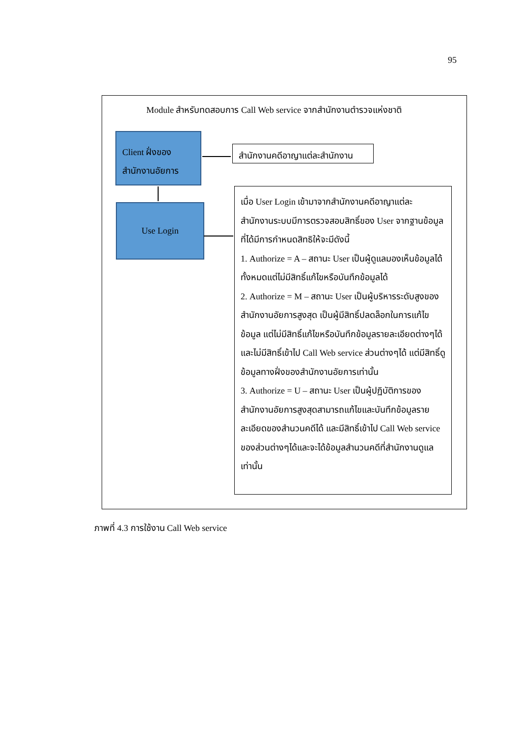95
Module สำหรับทดสอบการ Call Web service จากสำนักงานตำรวจแห่งชาติ
Client ฝั่งของ
สำนักงานอัยการ
Use Login
สำนักงานคดีอาญาแต่ละสำนักงาน
เมื่อ User Login เข้ามาจากสำนักงานคดีอาญาแต่ละสำนักงานระบบมีการตรวจสอบสิทธิ์ของ User จากฐานข้อมูลที่ได้มีการกำหนดสิทธิให้จะมีดังนี้
1. Authorize = A – สถานะ User เป็นผู้ดูแลมองเห็นข้อมูลได้ทั้งหมดแต่ไม่มีสิทธิ์แก้ไขหรือบันทึกข้อมูลได้
2. Authorize = M – สถานะ User เป็นผู้บริหารระดับสูงของสำนักงานอัยการสูงสุด เป็นผู้มีสิทธิ์ปลดล็อกในการแก้ไขข้อมูล แต่ไม่มีสิทธิ์แก้ไขหรือบันทึกข้อมูลรายละเอียดต่างๆได้และไม่มีสิทธิ์เข้าไป Call Web service ส่วนต่างๆได้ แต่มีสิทธิ์ดูข้อมูลทางฝั่งของสำนักงานอัยการเท่านั้น
3. Authorize = U – สถานะ User เป็นผู้ปฏิบัติการของสำนักงานอัยการสูงสุดสามารถแก้ไขและบันทึกข้อมูลรายละเอียดของสำนวนคดีได้ และมีสิทธิ์เข้าไป Call Web service ของส่วนต่างๆได้และจะได้ข้อมูลสำนวนคดีที่สำนักงานดูแลเท่านั้น
ภาพที่ 4.3 การใช้งาน Call Web service